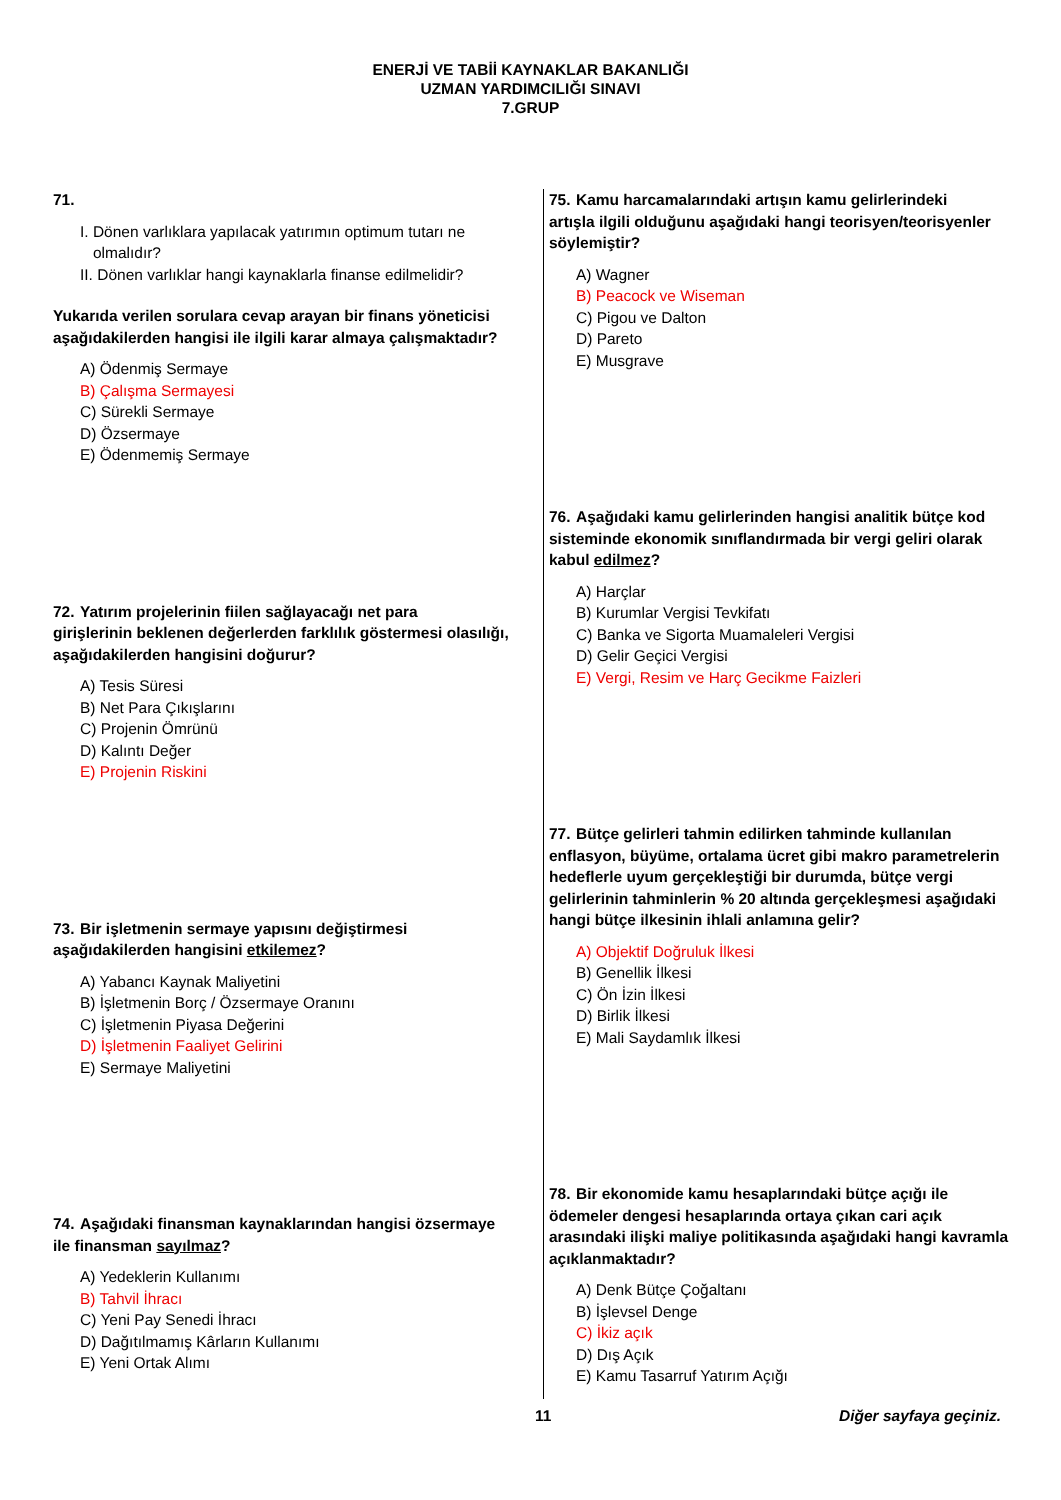ENERJİ VE TABİİ KAYNAKLAR BAKANLIĞI
UZMAN YARDIMCILIĞI SINAVI
7.GRUP
71.
I. Dönen varlıklara yapılacak yatırımın optimum tutarı ne
olmalıdır?
II. Dönen varlıklar hangi kaynaklarla finanse edilmelidir?
Yukarıda verilen sorulara cevap arayan bir finans yöneticisi aşağıdakilerden hangisi ile ilgili karar almaya çalışmaktadır?
A) Ödenmiş Sermaye
B) Çalışma Sermayesi
C) Sürekli Sermaye
D) Özsermaye
E) Ödenmemiş Sermaye
72. Yatırım projelerinin fiilen sağlayacağı net para
girişlerinin beklenen değerlerden farklılık göstermesi olasılığı, aşağıdakilerden hangisini doğurur?
A) Tesis Süresi
B) Net Para Çıkışlarını
C) Projenin Ömrünü
D) Kalıntı Değer
E) Projenin Riskini
73. Bir işletmenin sermaye yapısını değiştirmesi
aşağıdakilerden hangisini etkilemez?
A) Yabancı Kaynak Maliyetini
B) İşletmenin Borç / Özsermaye Oranını
C) İşletmenin Piyasa Değerini
D) İşletmenin Faaliyet Gelirini
E) Sermaye Maliyetini
74. Aşağıdaki finansman kaynaklarından hangisi özsermaye
ile finansman sayılmaz?
A) Yedeklerin Kullanımı
B) Tahvil İhracı
C) Yeni Pay Senedi İhracı
D) Dağıtılmamış Kârların Kullanımı
E) Yeni Ortak Alımı
75. Kamu harcamalarındaki artışın kamu gelirlerindeki
artışla ilgili olduğunu aşağıdaki hangi teorisyen/teorisyenler söylemiştir?
A) Wagner
B) Peacock ve Wiseman
C) Pigou ve Dalton
D) Pareto
E) Musgrave
76. Aşağıdaki kamu gelirlerinden hangisi analitik bütçe kod
sisteminde ekonomik sınıflandırmada bir vergi geliri olarak kabul edilmez?
A) Harçlar
B) Kurumlar Vergisi Tevkifatı
C) Banka ve Sigorta Muamaleleri Vergisi
D) Gelir Geçici Vergisi
E) Vergi, Resim ve Harç Gecikme Faizleri
77. Bütçe gelirleri tahmin edilirken tahminde kullanılan
enflasyon, büyüme, ortalama ücret gibi makro parametrelerin hedeflerle uyum gerçekleştiği bir durumda, bütçe vergi gelirlerinin tahminlerin % 20 altında gerçekleşmesi aşağıdaki hangi bütçe ilkesinin ihlali anlamına gelir?
A) Objektif Doğruluk İlkesi
B) Genellik İlkesi
C) Ön İzin İlkesi
D) Birlik İlkesi
E) Mali Saydamlık İlkesi
78. Bir ekonomide kamu hesaplarındaki bütçe açığı ile
ödemeler dengesi hesaplarında ortaya çıkan cari açık arasındaki ilişki maliye politikasında aşağıdaki hangi kavramla açıklanmaktadır?
A) Denk Bütçe Çoğaltanı
B) İşlevsel Denge
C) İkiz açık
D) Dış Açık
E) Kamu Tasarruf Yatırım Açığı
11 Diğer sayfaya geçiniz.